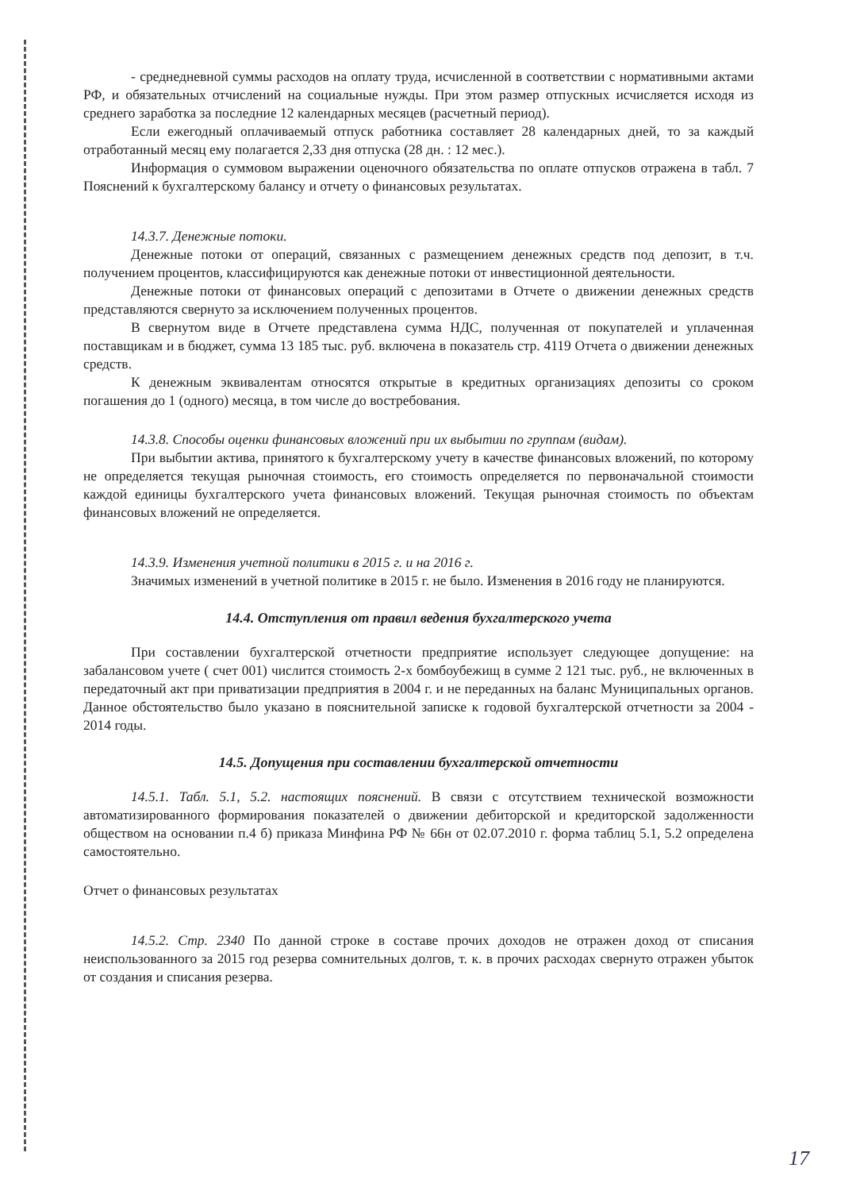- среднедневной суммы расходов на оплату труда, исчисленной в соответствии с нормативными актами РФ, и обязательных отчислений на социальные нужды. При этом размер отпускных исчисляется исходя из среднего заработка за последние 12 календарных месяцев (расчетный период).
Если ежегодный оплачиваемый отпуск работника составляет 28 календарных дней, то за каждый отработанный месяц ему полагается 2,33 дня отпуска (28 дн. : 12 мес.).
Информация о суммовом выражении оценочного обязательства по оплате отпусков отражена в табл. 7 Пояснений к бухгалтерскому балансу и отчету о финансовых результатах.
14.3.7. Денежные потоки.
Денежные потоки от операций, связанных с размещением денежных средств под депозит, в т.ч. получением процентов, классифицируются как денежные потоки от инвестиционной деятельности.
Денежные потоки от финансовых операций с депозитами в Отчете о движении денежных средств представляются свернуто за исключением полученных процентов.
В свернутом виде в Отчете представлена сумма НДС, полученная от покупателей и уплаченная поставщикам и в бюджет, сумма 13 185 тыс. руб. включена в показатель стр. 4119 Отчета о движении денежных средств.
К денежным эквивалентам относятся открытые в кредитных организациях депозиты со сроком погашения до 1 (одного) месяца, в том числе до востребования.
14.3.8. Способы оценки финансовых вложений при их выбытии по группам (видам).
При выбытии актива, принятого к бухгалтерскому учету в качестве финансовых вложений, по которому не определяется текущая рыночная стоимость, его стоимость определяется по первоначальной стоимости каждой единицы бухгалтерского учета финансовых вложений. Текущая рыночная стоимость по объектам финансовых вложений не определяется.
14.3.9. Изменения учетной политики в 2015 г. и на 2016 г.
Значимых изменений в учетной политике в 2015 г. не было. Изменения в 2016 году не планируются.
14.4. Отступления от правил ведения бухгалтерского учета
При составлении бухгалтерской отчетности предприятие использует следующее допущение: на забалансовом учете ( счет 001) числится стоимость 2-х бомбоубежищ в сумме 2 121 тыс. руб., не включенных в передаточный акт при приватизации предприятия в 2004 г. и не переданных на баланс Муниципальных органов. Данное обстоятельство было указано в пояснительной записке к годовой бухгалтерской отчетности за 2004 - 2014 годы.
14.5. Допущения при составлении бухгалтерской отчетности
14.5.1. Табл. 5.1, 5.2. настоящих пояснений. В связи с отсутствием технической возможности автоматизированного формирования показателей о движении дебиторской и кредиторской задолженности обществом на основании п.4 б) приказа Минфина РФ № 66н от 02.07.2010 г. форма таблиц 5.1, 5.2 определена самостоятельно.
Отчет о финансовых результатах
14.5.2. Стр. 2340 По данной строке в составе прочих доходов не отражен доход от списания неиспользованного за 2015 год резерва сомнительных долгов, т. к. в прочих расходах свернуто отражен убыток от создания и списания резерва.
17